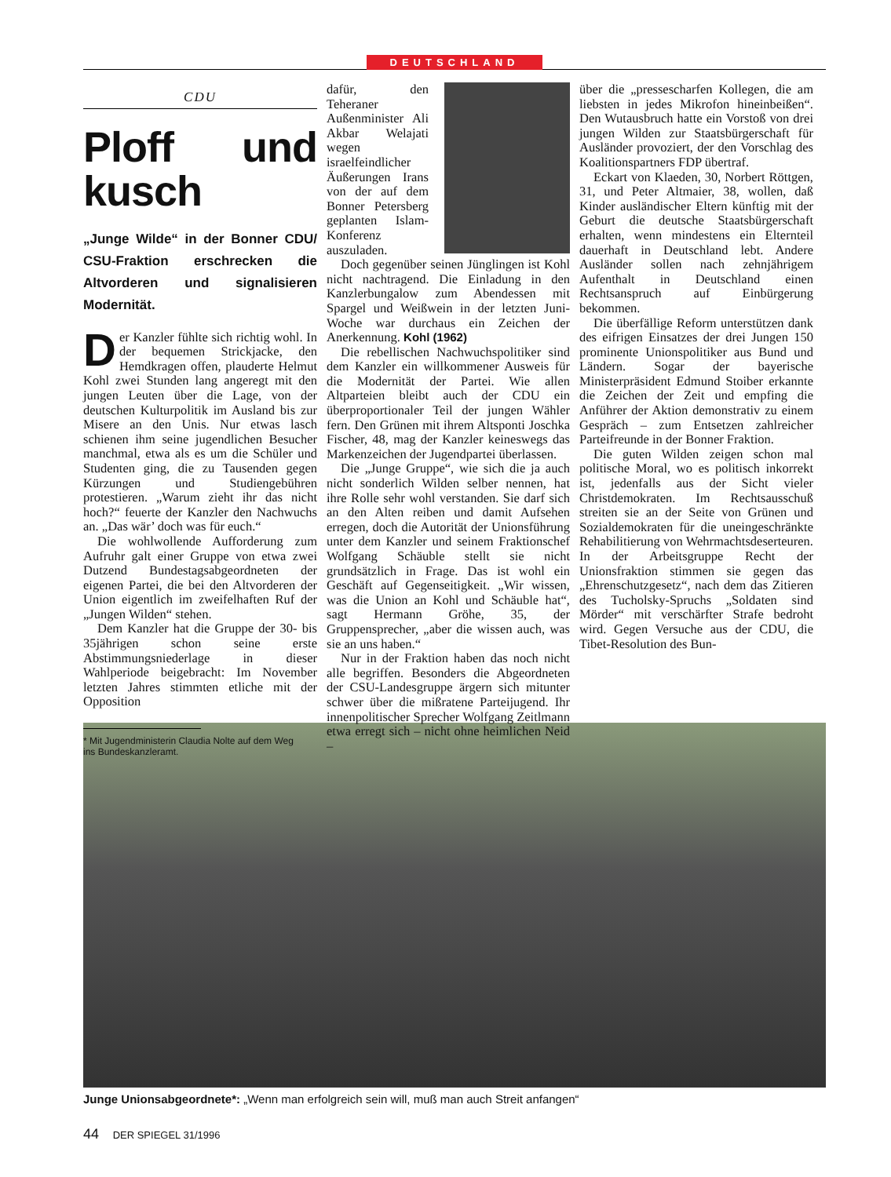DEUTSCHLAND
CDU
Ploff und kusch
„Junge Wilde“ in der Bonner CDU/ CSU-Fraktion erschrecken die Altvorderen und signalisieren Modernität.
Der Kanzler fühlte sich richtig wohl. In der bequemen Strickjacke, den Hemdkragen offen, plauderte Helmut Kohl zwei Stunden lang angeregt mit den jungen Leuten über die Lage, von der deutschen Kulturpolitik im Ausland bis zur Misere an den Unis. Nur etwas lasch schienen ihm seine jugendlichen Besucher manchmal, etwa als es um die Schüler und Studenten ging, die zu Tausenden gegen Kürzungen und Studiengebühren protestieren. „Warum zieht ihr das nicht hoch?“ feuerte der Kanzler den Nachwuchs an. „Das wär’ doch was für euch.“
Die wohlwollende Aufforderung zum Aufruhr galt einer Gruppe von etwa zwei Dutzend Bundestagsabgeordneten der eigenen Partei, die bei den Altvorderen der Union eigentlich im zweifelhaften Ruf der „Jungen Wilden“ stehen.
Dem Kanzler hat die Gruppe der 30- bis 35jährigen schon seine erste Abstimmungsniederlage in dieser Wahlperiode beigebracht: Im November letzten Jahres stimmten etliche mit der Opposition
* Mit Jugendministerin Claudia Nolte auf dem Weg
ins Bundeskanzleramt.
dafür, den Teheraner Außenminister Ali Akbar Welajati wegen israelfeindlicher Äußerungen Irans von der auf dem Bonner Petersberg geplanten Islam-Konferenz auszuladen.
Doch gegenüber seinen Jünglingen ist Kohl nicht nachtragend. Die Einladung in den Kanzlerbungalow zum Abendessen mit Spargel und Weißwein in der letzten Juni-Woche war durchaus ein Zeichen der Anerkennung. Kohl (1962)
Die rebellischen Nachwuchspolitiker sind dem Kanzler ein willkommener Ausweis für die Modernität der Partei. Wie allen Altparteien bleibt auch der CDU ein überproportionaler Teil der jungen Wähler fern. Den Grünen mit ihrem Altsponti Joschka Fischer, 48, mag der Kanzler keineswegs das Markenzeichen der Jugendpartei überlassen.
Die „Junge Gruppe“, wie sich die ja auch nicht sonderlich Wilden selber nennen, hat ihre Rolle sehr wohl verstanden. Sie darf sich an den Alten reiben und damit Aufsehen erregen, doch die Autorität der Unionsführung unter dem Kanzler und seinem Fraktionschef Wolfgang Schäuble stellt sie nicht grundsätzlich in Frage. Das ist wohl ein Geschäft auf Gegenseitigkeit. „Wir wissen, was die Union an Kohl und Schäuble hat“, sagt Hermann Gröhe, 35, der Gruppensprecher, „aber die wissen auch, was sie an uns haben.“
Nur in der Fraktion haben das noch nicht alle begriffen. Besonders die Abgeordneten der CSU-Landesgruppe ärgern sich mitunter schwer über die mißratene Parteijugend. Ihr innenpolitischer Sprecher Wolfgang Zeitlmann etwa erregt sich – nicht ohne heimlichen Neid –
über die „pressescharfen Kollegen, die am liebsten in jedes Mikrofon hineinbeißen“. Den Wutausbruch hatte ein Vorstoß von drei jungen Wilden zur Staatsbürgerschaft für Ausländer provoziert, der den Vorschlag des Koalitionspartners FDP übertraf.
Eckart von Klaeden, 30, Norbert Röttgen, 31, und Peter Altmaier, 38, wollen, daß Kinder ausländischer Eltern künftig mit der Geburt die deutsche Staatsbürgerschaft erhalten, wenn mindestens ein Elternteil dauerhaft in Deutschland lebt. Andere Ausländer sollen nach zehnjährigem Aufenthalt in Deutschland einen Rechtsanspruch auf Einbürgerung bekommen.
Die überfällige Reform unterstützen dank des eifrigen Einsatzes der drei Jungen 150 prominente Unionspolitiker aus Bund und Ländern. Sogar der bayerische Ministerpräsident Edmund Stoiber erkannte die Zeichen der Zeit und empfing die Anführer der Aktion demonstrativ zu einem Gespräch – zum Entsetzen zahlreicher Parteifreunde in der Bonner Fraktion.
Die guten Wilden zeigen schon mal politische Moral, wo es politisch inkorrekt ist, jedenfalls aus der Sicht vieler Christdemokraten. Im Rechtsausschuß streiten sie an der Seite von Grünen und Sozialdemokraten für die uneingeschränkte Rehabilitierung von Wehrmachtsdeserteuren. In der Arbeitsgruppe Recht der Unionsfraktion stimmen sie gegen das „Ehrenschutzgesetz“, nach dem das Zitieren des Tucholsky-Spruchs „Soldaten sind Mörder“ mit verschärfter Strafe bedroht wird. Gegen Versuche aus der CDU, die Tibet-Resolution des Bun-
Junge Unionsabgeordnete*: „Wenn man erfolgreich sein will, muß man auch Streit anfangen“
44 DER SPIEGEL 31/1996